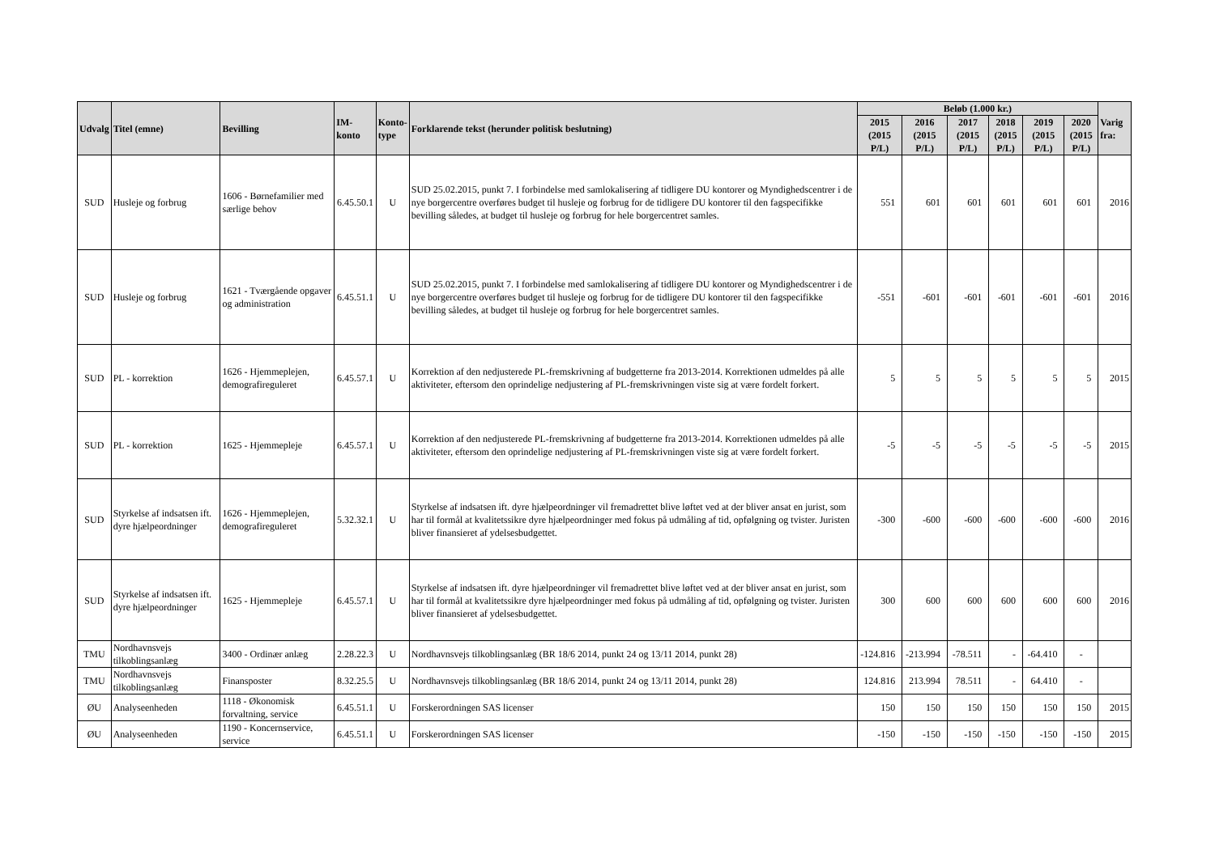| Udvalg | Titel (emne) | Bevilling | IM-konto | Konto- type | Forklarende tekst (herunder politisk beslutning) | Beløb (1.000 kr.) | | | | | | Varig fra: |
| --- | --- | --- | --- | --- | --- | --- | --- | --- | --- | --- | --- | --- |
| | | | | | | 2015 (2015 P/L) | 2016 (2015 P/L) | 2017 (2015 P/L) | 2018 (2015 P/L) | 2019 (2015 P/L) | 2020 (2015 P/L) | |
| SUD | Husleje og forbrug | 1606 - Børnefamilier med særlige behov | 6.45.50.1 | U | SUD 25.02.2015, punkt 7. I forbindelse med samlokalisering af tidligere DU kontorer og Myndighedscentrer i de nye borgercentre overføres budget til husleje og forbrug for de tidligere DU kontorer til den fagspecifikke bevilling således, at budget til husleje og forbrug for hele borgercentret samles. | 551 | 601 | 601 | 601 | 601 | 601 | 2016 |
| SUD | Husleje og forbrug | 1621 - Tværgående opgaver og administration | 6.45.51.1 | U | SUD 25.02.2015, punkt 7. I forbindelse med samlokalisering af tidligere DU kontorer og Myndighedscentrer i de nye borgercentre overføres budget til husleje og forbrug for de tidligere DU kontorer til den fagspecifikke bevilling således, at budget til husleje og forbrug for hele borgercentret samles. | -551 | -601 | -601 | -601 | -601 | -601 | 2016 |
| SUD | PL - korrektion | 1626 - Hjemmeplejen, demografireguleret | 6.45.57.1 | U | Korrektion af den nedjusterede PL-fremskrivning af budgetterne fra 2013-2014. Korrektionen udmeldes på alle aktiviteter, eftersom den oprindelige nedjustering af PL-fremskrivningen viste sig at være fordelt forkert. | 5 | 5 | 5 | 5 | 5 | 5 | 2015 |
| SUD | PL - korrektion | 1625 - Hjemmepleje | 6.45.57.1 | U | Korrektion af den nedjusterede PL-fremskrivning af budgetterne fra 2013-2014. Korrektionen udmeldes på alle aktiviteter, eftersom den oprindelige nedjustering af PL-fremskrivningen viste sig at være fordelt forkert. | -5 | -5 | -5 | -5 | -5 | -5 | 2015 |
| SUD | Styrkelse af indsatsen ift. dyre hjælpeordninger | 1626 - Hjemmeplejen, demografireguleret | 5.32.32.1 | U | Styrkelse af indsatsen ift. dyre hjælpeordninger vil fremadrettet blive løftet ved at der bliver ansat en jurist, som har til formål at kvalitetssikre dyre hjælpeordninger med fokus på udmåling af tid, opfølgning og tvister. Juristen bliver finansieret af ydelsesbudgettet. | -300 | -600 | -600 | -600 | -600 | -600 | 2016 |
| SUD | Styrkelse af indsatsen ift. dyre hjælpeordninger | 1625 - Hjemmepleje | 6.45.57.1 | U | Styrkelse af indsatsen ift. dyre hjælpeordninger vil fremadrettet blive løftet ved at der bliver ansat en jurist, som har til formål at kvalitetssikre dyre hjælpeordninger med fokus på udmåling af tid, opfølgning og tvister. Juristen bliver finansieret af ydelsesbudgettet. | 300 | 600 | 600 | 600 | 600 | 600 | 2016 |
| TMU | Nordhavnsvejs tilkoblingsanlæg | 3400 - Ordinær anlæg | 2.28.22.3 | U | Nordhavnsvejs tilkoblingsanlæg (BR 18/6 2014, punkt 24 og 13/11 2014, punkt 28) | -124.816 | -213.994 | -78.511 | - | -64.410 | - | |
| TMU | Nordhavnsvejs tilkoblingsanlæg | Finansposter | 8.32.25.5 | U | Nordhavnsvejs tilkoblingsanlæg (BR 18/6 2014, punkt 24 og 13/11 2014, punkt 28) | 124.816 | 213.994 | 78.511 | - | 64.410 | - | |
| ØU | Analyseenheden | 1118 - Økonomisk forvaltning, service | 6.45.51.1 | U | Forskerordningen SAS licenser | 150 | 150 | 150 | 150 | 150 | 150 | 2015 |
| ØU | Analyseenheden | 1190 - Koncernservice, service | 6.45.51.1 | U | Forskerordningen SAS licenser | -150 | -150 | -150 | -150 | -150 | -150 | 2015 |